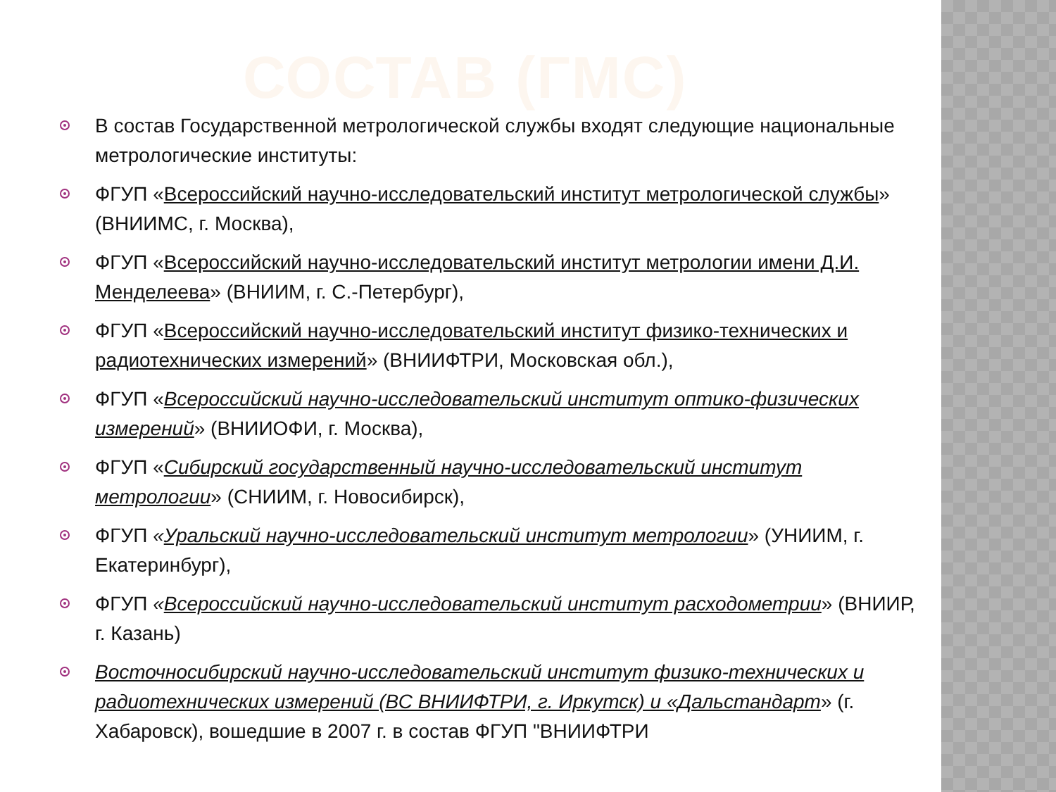СОСТАВ (ГМС)
В состав Государственной метрологической службы входят следующие национальные метрологические институты:
ФГУП «Всероссийский научно-исследовательский институт метрологической службы» (ВНИИМС, г. Москва),
ФГУП «Всероссийский научно-исследовательский институт метрологии имени Д.И. Менделеева» (ВНИИМ, г. С.-Петербург),
ФГУП «Всероссийский научно-исследовательский институт физико-технических и радиотехнических измерений» (ВНИИФТРИ, Московская обл.),
ФГУП «Всероссийский научно-исследовательский институт оптико-физических измерений» (ВНИИОФИ, г. Москва),
ФГУП «Сибирский государственный научно-исследовательский институт метрологии» (СНИИМ, г. Новосибирск),
ФГУП «Уральский научно-исследовательский институт метрологии» (УНИИМ, г. Екатеринбург),
ФГУП «Всероссийский научно-исследовательский институт расходометрии» (ВНИИР, г. Казань)
Восточносибирский научно-исследовательский институт физико-технических и радиотехнических измерений (ВС ВНИИФТРИ, г. Иркутск) и «Дальстандарт» (г. Хабаровск), вошедшие в 2007 г. в состав ФГУП "ВНИИФТРИ